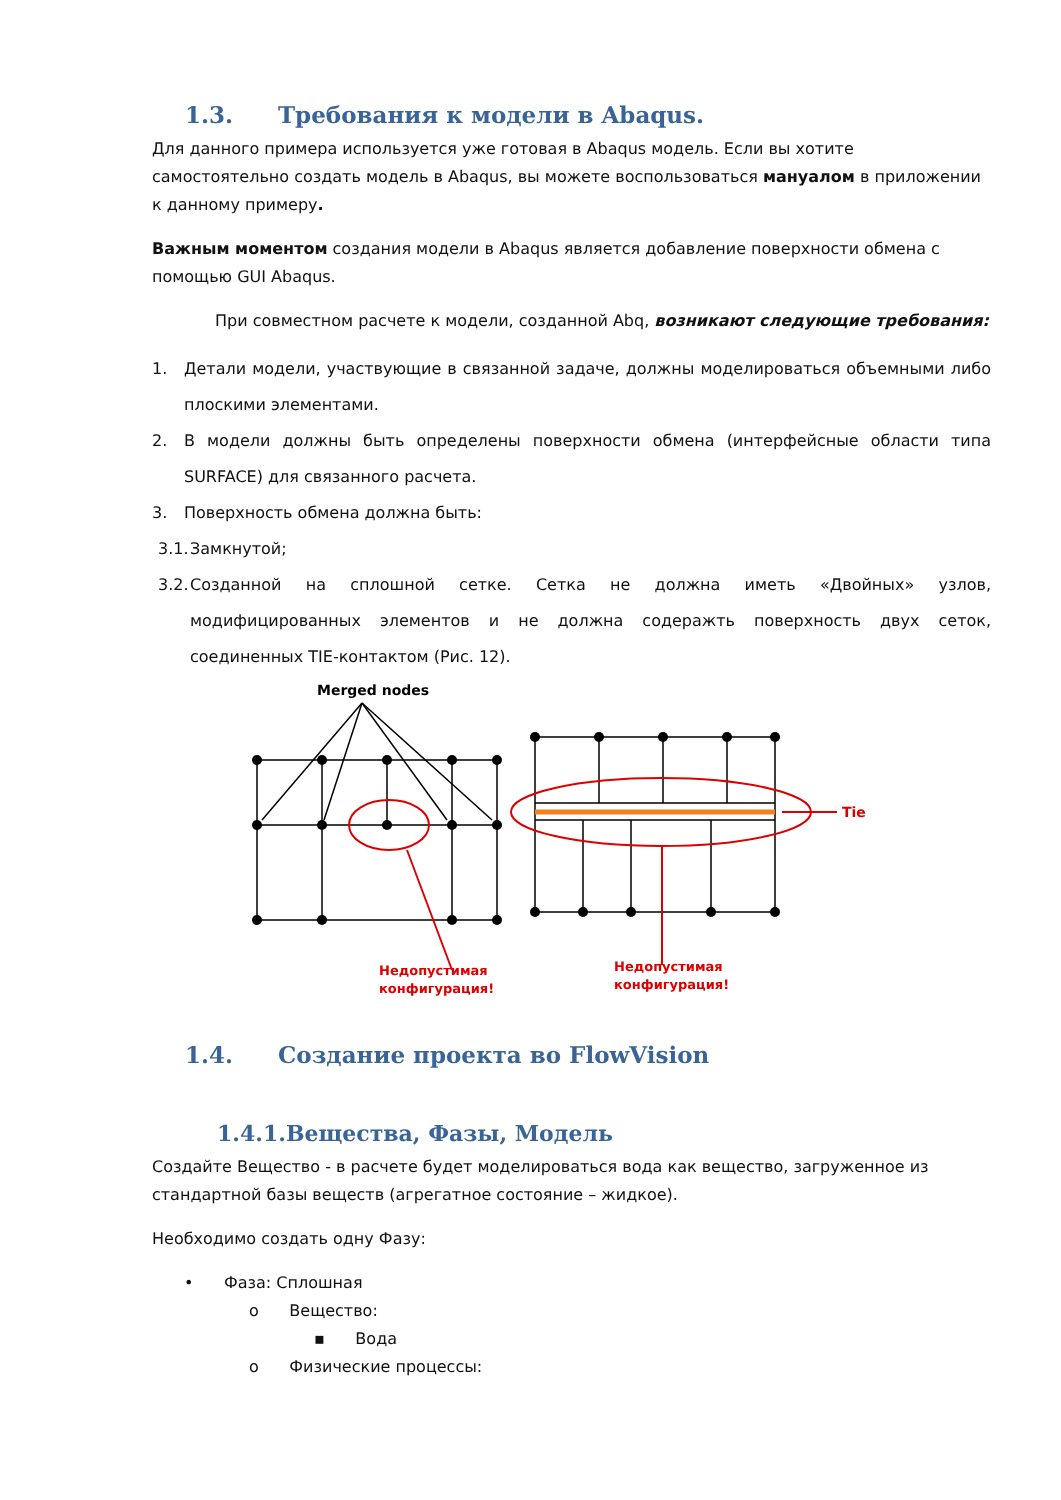1.3. Требования к модели в Abaqus.
Для данного примера используется уже готовая в Abaqus модель. Если вы хотите самостоятельно создать модель в Abaqus, вы можете воспользоваться мануалом в приложении к данному примеру.
Важным моментом создания модели в Abaqus является добавление поверхности обмена с помощью GUI Abaqus.
При совместном расчете к модели, созданной Abq, возникают следующие требования:
1. Детали модели, участвующие в связанной задаче, должны моделироваться объемными либо плоскими элементами.
2. В модели должны быть определены поверхности обмена (интерфейсные области типа SURFACE) для связанного расчета.
3. Поверхность обмена должна быть:
3.1. Замкнутой;
3.2. Созданной на сплошной сетке. Сетка не должна иметь «Двойных» узлов, модифицированных элементов и не должна содеражть поверхность двух сеток, соединенных TIE-контактом (Рис. 12).
Merged nodes
Tie
Недопустимая
конфигурация!
Недопустимая
конфигурация!
1.4. Создание проекта во FlowVision
1.4.1.Вещества, Фазы, Модель
Создайте Вещество - в расчете будет моделироваться вода как вещество, загруженное из стандартной базы веществ (агрегатное состояние – жидкое).
Необходимо создать одну Фазу:
• Фаза: Сплошная
o Вещество:
▪ Вода
o Физические процессы: